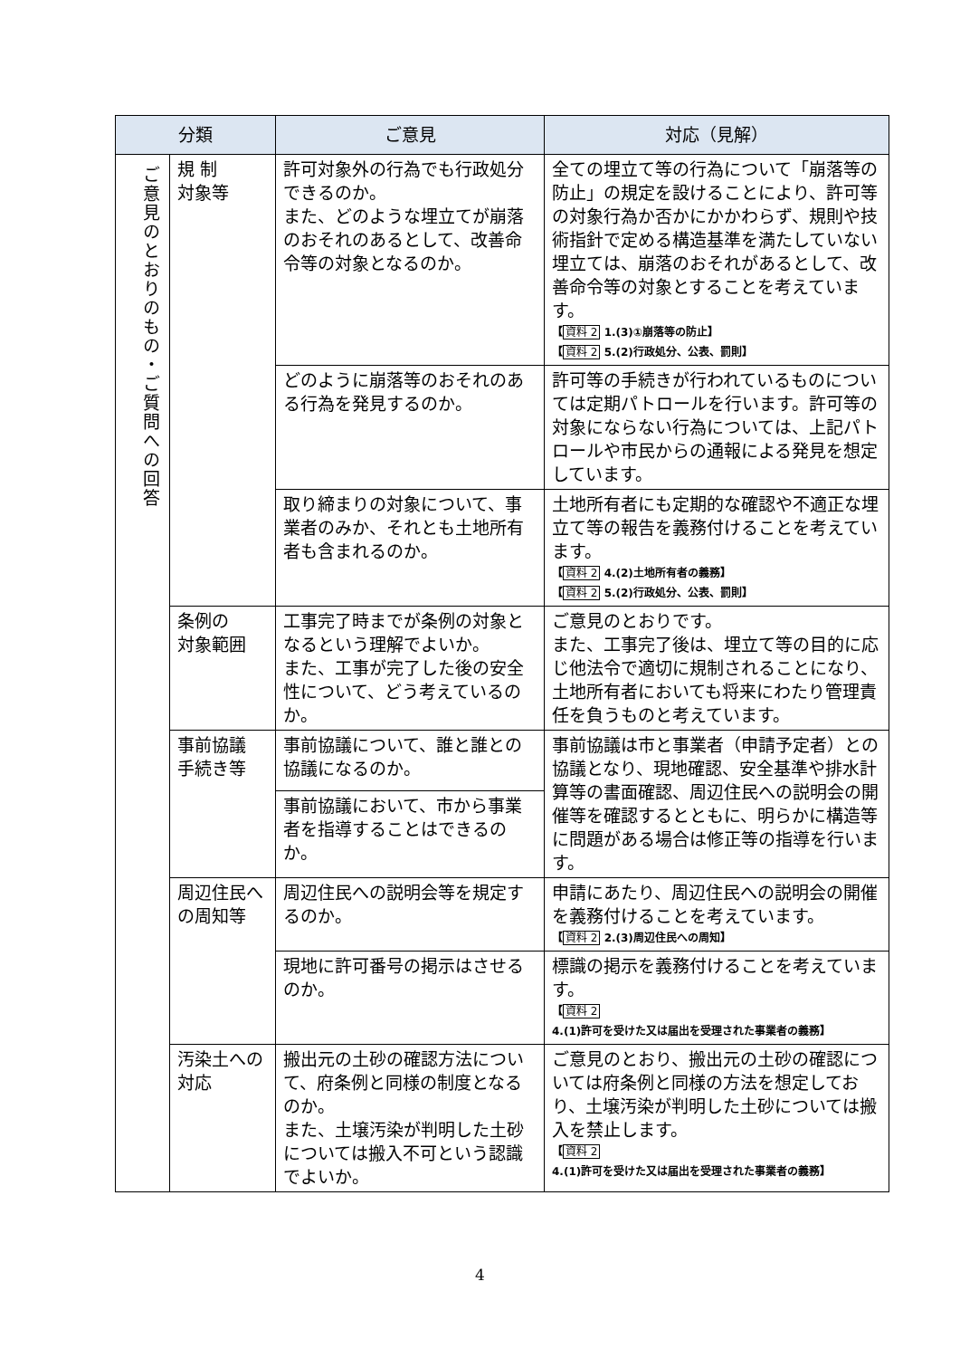| 分類 | | ご意見 | 対応（見解） |
| --- | --- | --- | --- |
| ご意見のとおりのもの・ご質問への回答 | 規 制 対象等 | 許可対象外の行為でも行政処分できるのか。 また、どのような埋立てが崩落のおそれのあるとして、改善命令等の対象となるのか。 | 全ての埋立て等の行為について「崩落等の防止」の規定を設けることにより、許可等の対象行為か否かにかかわらず、規則や技術指針で定める構造基準を満たしていない埋立ては、崩落のおそれがあるとして、改善命令等の対象とすることを考えています。 【 資料 2 1.(3)①崩落等の防止】 【 資料 2 5.(2)行政処分、公表、罰則】 |
| | | どのように崩落等のおそれのある行為を発見するのか。 | 許可等の手続きが行われているものについては定期パトロールを行います。許可等の対象にならない行為については、上記パトロールや市民からの通報による発見を想定しています。 |
| | | 取り締まりの対象について、事業者のみか、それとも土地所有者も含まれるのか。 | 土地所有者にも定期的な確認や不適正な埋立て等の報告を義務付けることを考えています。 【 資料 2 4.(2)土地所有者の義務】 【 資料 2 5.(2)行政処分、公表、罰則】 |
| | 条例の 対象範囲 | 工事完了時までが条例の対象となるという理解でよいか。 また、工事が完了した後の安全性について、どう考えているのか。 | ご意見のとおりです。 また、工事完了後は、埋立て等の目的に応じ他法令で適切に規制されることになり、土地所有者においても将来にわたり管理責任を負うものと考えています。 |
| | 事前協議 手続き等 | 事前協議について、誰と誰との協議になるのか。 | 事前協議は市と事業者（申請予定者）との協議となり、現地確認、安全基準や排水計算等の書面確認、周辺住民への説明会の開催等を確認するとともに、明らかに構造等に問題がある場合は修正等の指導を行います。 |
| | | 事前協議において、市から事業者を指導することはできるのか。 | |
| | 周辺住民への周知等 | 周辺住民への説明会等を規定するのか。 | 申請にあたり、周辺住民への説明会の開催を義務付けることを考えています。 【 資料 2 2.(3)周辺住民への周知】 |
| | | 現地に許可番号の掲示はさせるのか。 | 標識の掲示を義務付けることを考えています。 【 資料 2 4.(1)許可を受けた又は届出を受理された事業者の義務】 |
| | 汚染土への対応 | 搬出元の土砂の確認方法について、府条例と同様の制度となるのか。 また、土壌汚染が判明した土砂については搬入不可という認識でよいか。 | ご意見のとおり、搬出元の土砂の確認については府条例と同様の方法を想定しており、土壌汚染が判明した土砂については搬入を禁止します。 【 資料 2 4.(1)許可を受けた又は届出を受理された事業者の義務】 |
4